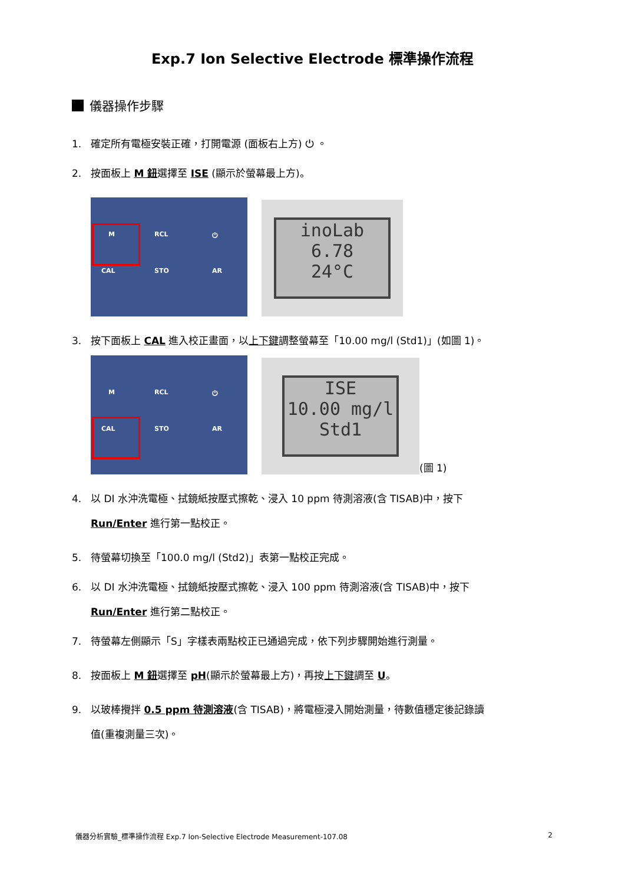Exp.7 Ion Selective Electrode 標準操作流程
儀器操作步驟
1. 確定所有電極安裝正確，打開電源 (面板右上方) ⏻ 。
2. 按面板上 M 鈕選擇至 ISE (顯示於螢幕最上方)。
M RCL ⏻
CAL STO AR
inoLab
6.78
24°C
3. 按下面板上 CAL 進入校正畫面，以上下鍵調整螢幕至「10.00 mg/l (Std1)」(如圖 1)。
M RCL ⏻
CAL STO AR
ISE
10.00 mg/l
Std1
(圖 1)
4. 以 DI 水沖洗電極、拭鏡紙按壓式擦乾、浸入 10 ppm 待測溶液(含 TISAB)中，按下
Run/Enter 進行第一點校正。
5. 待螢幕切換至「100.0 mg/l (Std2)」表第一點校正完成。
6. 以 DI 水沖洗電極、拭鏡紙按壓式擦乾、浸入 100 ppm 待測溶液(含 TISAB)中，按下
Run/Enter 進行第二點校正。
7. 待螢幕左側顯示「S」字樣表兩點校正已通過完成，依下列步驟開始進行測量。
8. 按面板上 M 鈕選擇至 pH(顯示於螢幕最上方)，再按上下鍵調至 U。
9. 以玻棒攪拌 0.5 ppm 待測溶液(含 TISAB)，將電極浸入開始測量，待數值穩定後記錄讀
值(重複測量三次)。
儀器分析實驗_標準操作流程 Exp.7 Ion-Selective Electrode Measurement-107.08 2